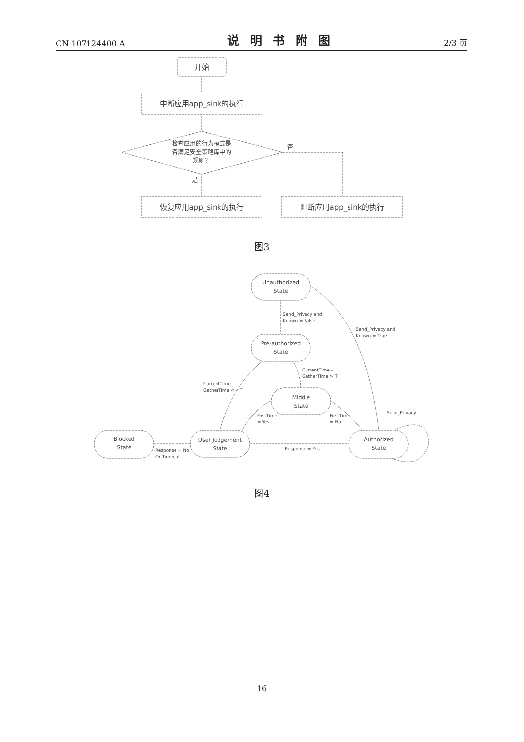CN 107124400 A 说明书附图 2/3 页
开始
中断应用app_sink的执行
检查应用的行为模式是
否满足安全策略库中的
规则？
否
是
恢复应用app_sink的执行
阻断应用app_sink的执行
Unauthorized
State
Pre-authorized
State
Middle
State
User Judgement
State
Blocked
State
Authorized
State
Send_Privacy and
Known = False
Send_Privacy and
Known = True
CurrentTime -
GatherTime > T
CurrentTime -
GatherTime <= T
FirstTime
= Yes
FirstTime
= No
Send_Privacy
Response = No
Or Timeout
Response = Yes
图3
图4
16